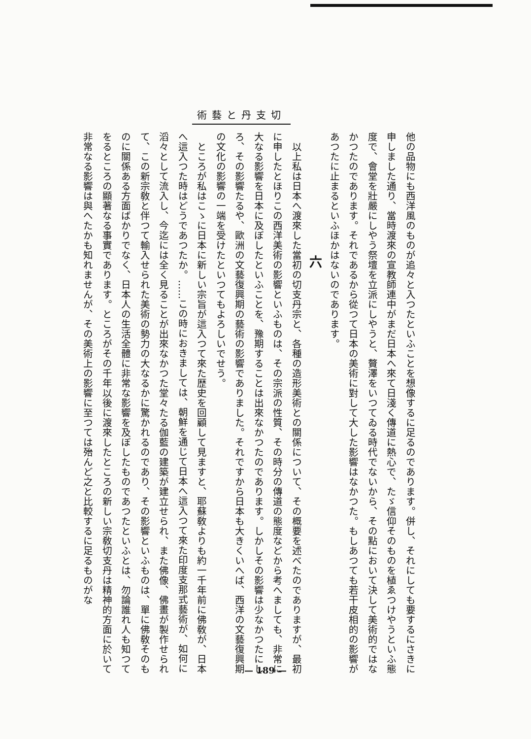術藝と丹支切
他の品物にも西洋風のものが追々と入つたといふことを想像するに足るのであります。併し、それにしても要するにさきに申しました通り、當時渡來の宣教師連中がまだ日本へ來て日淺く傳道に熱心で、たゞ信仰そのものを植ゑつけやうといふ態度で、會堂を壯嚴にしやう祭壇を立派にしやうと、贅澤をいつてゐる時代でないから、その點において決して美術的ではなかつたのであります。それであるから從つて日本の美術に對して大した影響はなかつた。もしあつても若干皮相的の影響があつたに止まるといふほかはないのであります。
六
以上私は日本へ渡來した當初の切支丹宗と、各種の造形美術との關係について、その概要を述べたのでありますが、最初に申したとほりこの西洋美術の影響といふものは、その宗派の性質、その時分の傳道の態度などから考へましても、非常に大なる影響を日本に及ぼしたといふことを、豫期することは出來なかつたのであります。しかしその影響は少なかつたにしろ、その影響たるや、歐洲の文藝復興期の藝術の影響でありました。それですから日本も大きくいへば、西洋の文藝復興期の文化の影響の一端を受けたといつてもよろしいでせう。
ところが私はこゝに日本に新しい宗旨が這入つて來た歴史を回顧して見ますと、耶蘇敎よりも約一千年前に佛敎が、日本へ這入つた時はどうであつたか。……この時におきましては、朝鮮を通じて日本へ這入つて來た印度支那式藝術が、如何に滔々として流入し、今迄には全く見ることが出來なかつた堂々たる伽藍の建築が建立せられ、また佛像、佛畫が製作せられて、この新宗敎と伴つて輸入せられた美術の勢力の大なるかに驚かれるのであり、その影響といふものは、單に佛敎そのものに關係ある方面ばかりでなく、日本人の生活全體に非常な影響を及ぼしたものであつたといふとは、勿論誰れ人も知つてをるところの顯著なる事實であります。ところがその千年以後に渡來したところの新しい宗敎切支丹は精神的方面に於いて非常なる影響は與へたかも知れませんが、その美術上の影響に至つては殆んど之と比較するに足るものがな
— 189 —